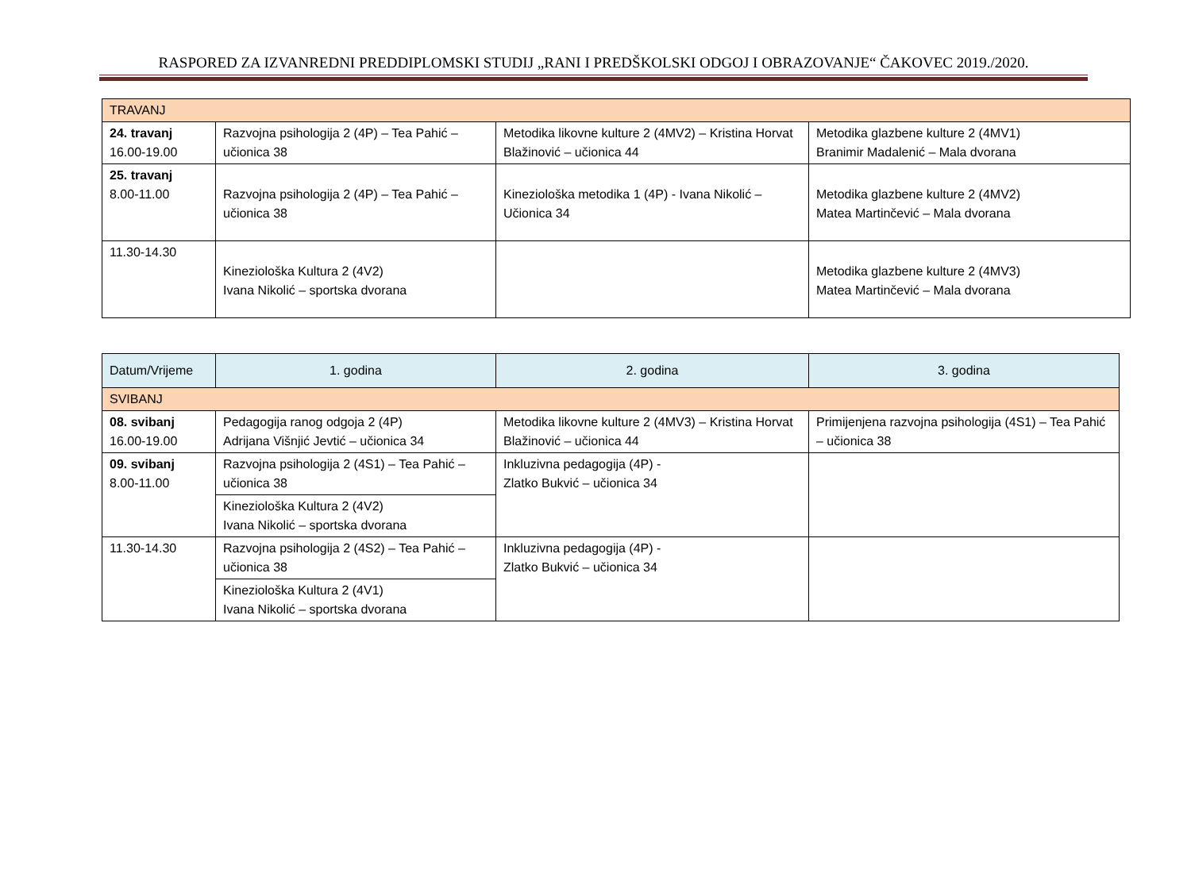RASPORED ZA IZVANREDNI PREDDIPLOMSKI STUDIJ „RANI I PREDŠKOLSKI ODGOJ I OBRAZOVANJE“ ČAKOVEC 2019./2020.
| TRAVANJ | | | |
| 24. travanj 16.00-19.00 | Razvojna psihologija 2 (4P) – Tea Pahić – učionica 38 | Metodika likovne kulture 2 (4MV2) – Kristina Horvat Blažinović – učionica 44 | Metodika glazbene kulture 2 (4MV1) Branimir Madalenić – Mala dvorana |
| 25. travanj 8.00-11.00 | Razvojna psihologija 2 (4P) – Tea Pahić – učionica 38 | Kineziološka metodika 1 (4P) - Ivana Nikolić – Učionica 34 | Metodika glazbene kulture 2 (4MV2) Matea Martinčević – Mala dvorana |
| 11.30-14.30 | Kineziološka Kultura 2 (4V2) Ivana Nikolić – sportska dvorana | | Metodika glazbene kulture 2 (4MV3) Matea Martinčević – Mala dvorana |
| Datum/Vrijeme | 1. godina | 2. godina | 3. godina |
| SVIBANJ | | | |
| 08. svibanj 16.00-19.00 | Pedagogija ranog odgoja 2 (4P) Adrijana Višnjić Jevtić – učionica 34 | Metodika likovne kulture 2 (4MV3) – Kristina Horvat Blažinović – učionica 44 | Primijenjena razvojna psihologija (4S1) – Tea Pahić – učionica 38 |
| 09. svibanj 8.00-11.00 | Razvojna psihologija 2 (4S1) – Tea Pahić – učionica 38 | Inkluzivna pedagogija (4P) - Zlatko Bukvić – učionica 34 | |
| | Kineziološka Kultura 2 (4V2) Ivana Nikolić – sportska dvorana | | |
| 11.30-14.30 | Razvojna psihologija 2 (4S2) – Tea Pahić – učionica 38 | Inkluzivna pedagogija (4P) - Zlatko Bukvić – učionica 34 | |
| | Kineziološka Kultura 2 (4V1) Ivana Nikolić – sportska dvorana | | |